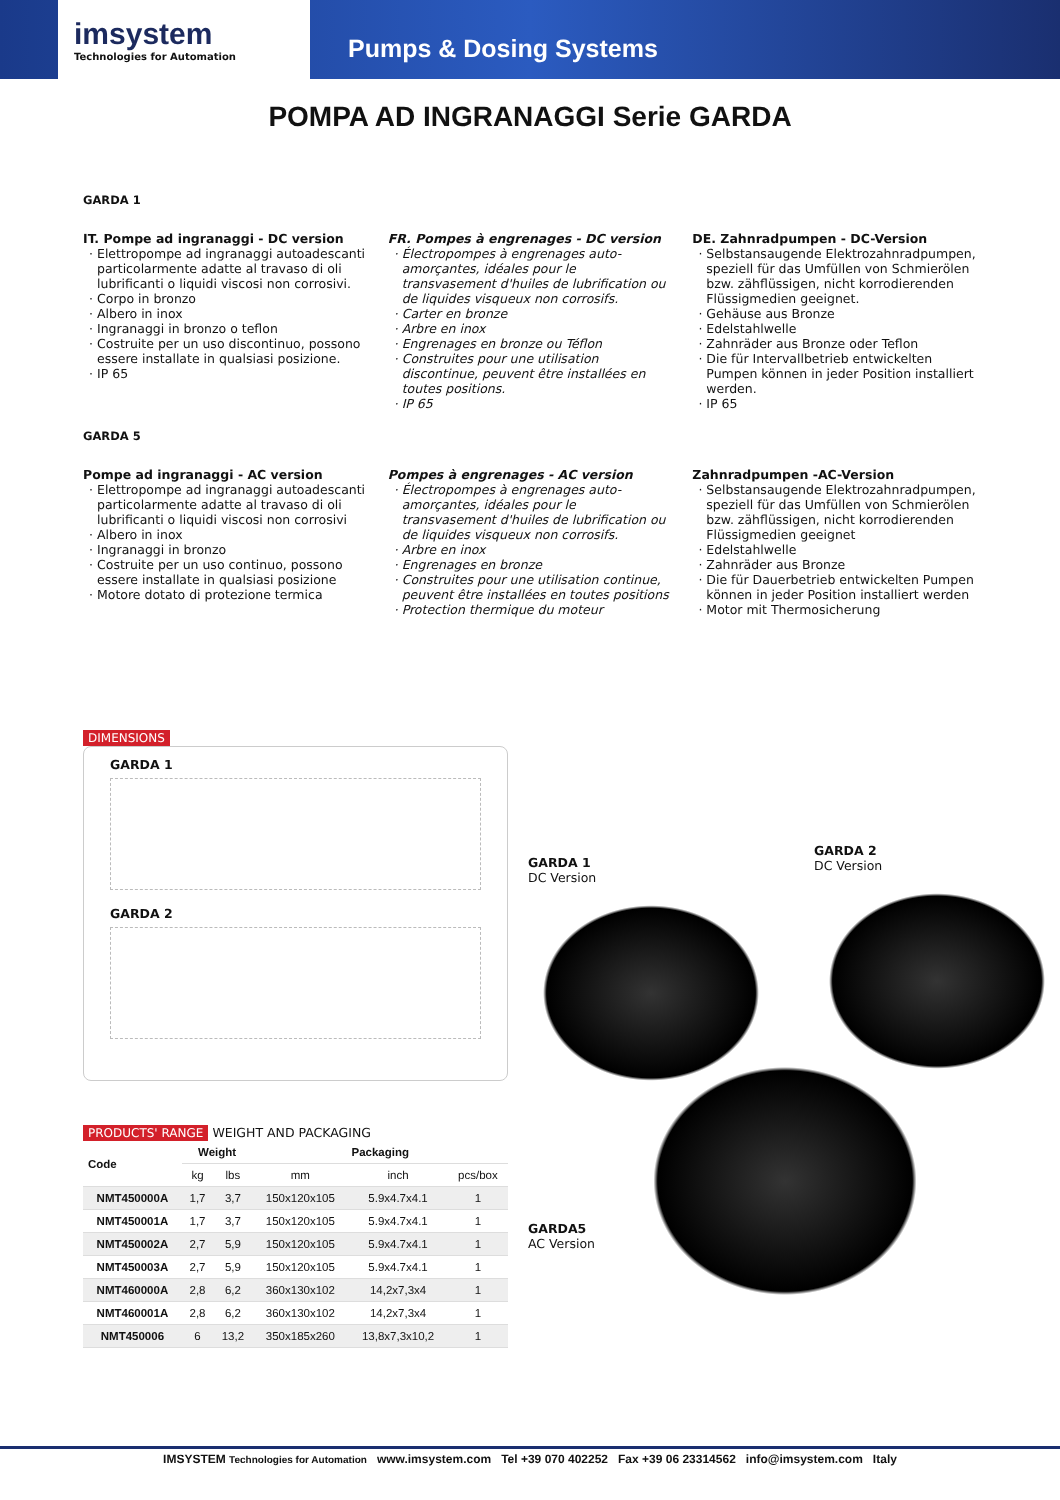imsystem
Technologies for Automation
Pumps & Dosing Systems
POMPA AD INGRANAGGI Serie GARDA
GARDA 1
IT. Pompe ad ingranaggi - DC version
Elettropompe ad ingranaggi autoadescanti particolarmente adatte al travaso di oli lubrificanti o liquidi viscosi non corrosivi.
Corpo in bronzo
Albero in inox
Ingranaggi in bronzo o teflon
Costruite per un uso discontinuo, possono essere installate in qualsiasi posizione.
IP 65
FR. Pompes à engrenages - DC version
Électropompes à engrenages auto-amorçantes, idéales pour le transvasement d'huiles de lubrification ou de liquides visqueux non corrosifs.
Carter en bronze
Arbre en inox
Engrenages en bronze ou Téflon
Construites pour une utilisation discontinue, peuvent être installées en toutes positions.
IP 65
DE. Zahnradpumpen - DC-Version
Selbstansaugende Elektrozahnradpumpen, speziell für das Umfüllen von Schmierölen bzw. zähflüssigen, nicht korrodierenden Flüssigmedien geeignet.
Gehäuse aus Bronze
Edelstahlwelle
Zahnräder aus Bronze oder Teflon
Die für Intervallbetrieb entwickelten Pumpen können in jeder Position installiert werden.
IP 65
GARDA 5
Pompe ad ingranaggi - AC version
Elettropompe ad ingranaggi autoadescanti particolarmente adatte al travaso di oli lubrificanti o liquidi viscosi non corrosivi
Albero in inox
Ingranaggi in bronzo
Costruite per un uso continuo, possono essere installate in qualsiasi posizione
Motore dotato di protezione termica
Pompes à engrenages - AC version
Électropompes à engrenages auto-amorçantes, idéales pour le transvasement d'huiles de lubrification ou de liquides visqueux non corrosifs.
Arbre en inox
Engrenages en bronze
Construites pour une utilisation continue, peuvent être installées en toutes positions
Protection thermique du moteur
Zahnradpumpen -AC-Version
Selbstansaugende Elektrozahnradpumpen, speziell für das Umfüllen von Schmierölen bzw. zähflüssigen, nicht korrodierenden Flüssigmedien geeignet
Edelstahlwelle
Zahnräder aus Bronze
Die für Dauerbetrieb entwickelten Pumpen können in jeder Position installiert werden
Motor mit Thermosicherung
DIMENSIONS
GARDA 1
GARDA 2
PRODUCTS' RANGE WEIGHT AND PACKAGING
| Code | Weight | | Packaging | | |
| --- | --- | --- | --- | --- | --- |
| | kg | lbs | mm | inch | pcs/box |
| NMT450000A | 1,7 | 3,7 | 150x120x105 | 5.9x4.7x4.1 | 1 |
| NMT450001A | 1,7 | 3,7 | 150x120x105 | 5.9x4.7x4.1 | 1 |
| NMT450002A | 2,7 | 5,9 | 150x120x105 | 5.9x4.7x4.1 | 1 |
| NMT450003A | 2,7 | 5,9 | 150x120x105 | 5.9x4.7x4.1 | 1 |
| NMT460000A | 2,8 | 6,2 | 360x130x102 | 14,2x7,3x4 | 1 |
| NMT460001A | 2,8 | 6,2 | 360x130x102 | 14,2x7,3x4 | 1 |
| NMT450006 | 6 | 13,2 | 350x185x260 | 13,8x7,3x10,2 | 1 |
GARDA 1
DC Version
GARDA 2
DC Version
GARDA5
AC Version
IMSYSTEM Technologies for Automation www.imsystem.com Tel +39 070 402252 Fax +39 06 23314562 info@imsystem.com Italy